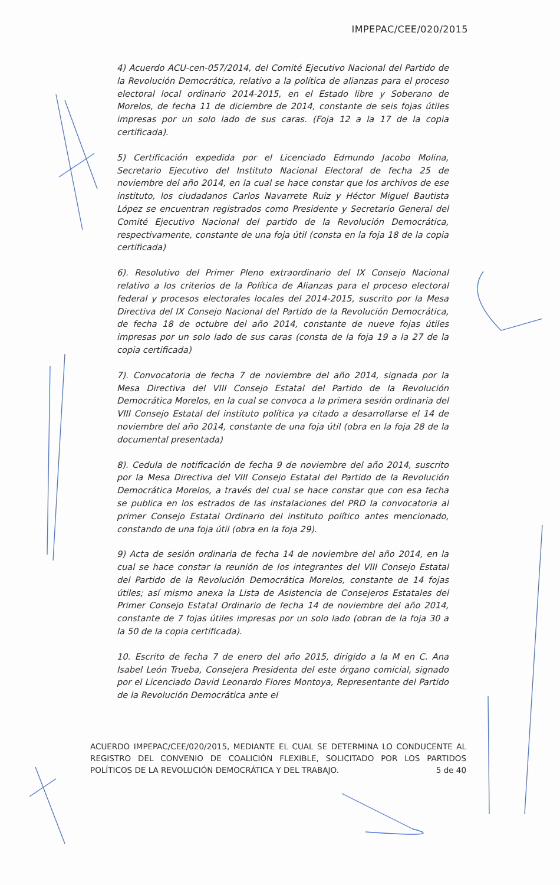IMPEPAC/CEE/020/2015
4) Acuerdo ACU-cen-057/2014, del Comité Ejecutivo Nacional del Partido de la Revolución Democrática, relativo a la política de alianzas para el proceso electoral local ordinario 2014-2015, en el Estado libre y Soberano de Morelos, de fecha 11 de diciembre de 2014, constante de seis fojas útiles impresas por un solo lado de sus caras. (Foja 12 a la 17 de la copia certificada).
5) Certificación expedida por el Licenciado Edmundo Jacobo Molina, Secretario Ejecutivo del Instituto Nacional Electoral de fecha 25 de noviembre del año 2014, en la cual se hace constar que los archivos de ese instituto, los ciudadanos Carlos Navarrete Ruiz y Héctor Miguel Bautista López se encuentran registrados como Presidente y Secretario General del Comité Ejecutivo Nacional del partido de la Revolución Democrática, respectivamente, constante de una foja útil (consta en la foja 18 de la copia certificada)
6). Resolutivo del Primer Pleno extraordinario del IX Consejo Nacional relativo a los criterios de la Política de Alianzas para el proceso electoral federal y procesos electorales locales del 2014-2015, suscrito por la Mesa Directiva del IX Consejo Nacional del Partido de la Revolución Democrática, de fecha 18 de octubre del año 2014, constante de nueve fojas útiles impresas por un solo lado de sus caras (consta de la foja 19 a la 27 de la copia certificada)
7). Convocatoria de fecha 7 de noviembre del año 2014, signada por la Mesa Directiva del VIII Consejo Estatal del Partido de la Revolución Democrática Morelos, en la cual se convoca a la primera sesión ordinaria del VIII Consejo Estatal del instituto política ya citado a desarrollarse el 14 de noviembre del año 2014, constante de una foja útil (obra en la foja 28 de la documental presentada)
8). Cedula de notificación de fecha 9 de noviembre del año 2014, suscrito por la Mesa Directiva del VIII Consejo Estatal del Partido de la Revolución Democrática Morelos, a través del cual se hace constar que con esa fecha se publica en los estrados de las instalaciones del PRD la convocatoria al primer Consejo Estatal Ordinario del instituto político antes mencionado, constando de una foja útil (obra en la foja 29).
9) Acta de sesión ordinaria de fecha 14 de noviembre del año 2014, en la cual se hace constar la reunión de los integrantes del VIII Consejo Estatal del Partido de la Revolución Democrática Morelos, constante de 14 fojas útiles; así mismo anexa la Lista de Asistencia de Consejeros Estatales del Primer Consejo Estatal Ordinario de fecha 14 de noviembre del año 2014, constante de 7 fojas útiles impresas por un solo lado (obran de la foja 30 a la 50 de la copia certificada).
10. Escrito de fecha 7 de enero del año 2015, dirigido a la M en C. Ana Isabel León Trueba, Consejera Presidenta del este órgano comicial, signado por el Licenciado David Leonardo Flores Montoya, Representante del Partido de la Revolución Democrática ante el
ACUERDO IMPEPAC/CEE/020/2015, MEDIANTE EL CUAL SE DETERMINA LO CONDUCENTE AL REGISTRO DEL CONVENIO DE COALICIÓN FLEXIBLE, SOLICITADO POR LOS PARTIDOS POLÍTICOS DE LA REVOLUCIÓN DEMOCRÁTICA Y DEL TRABAJO.
5 de 40